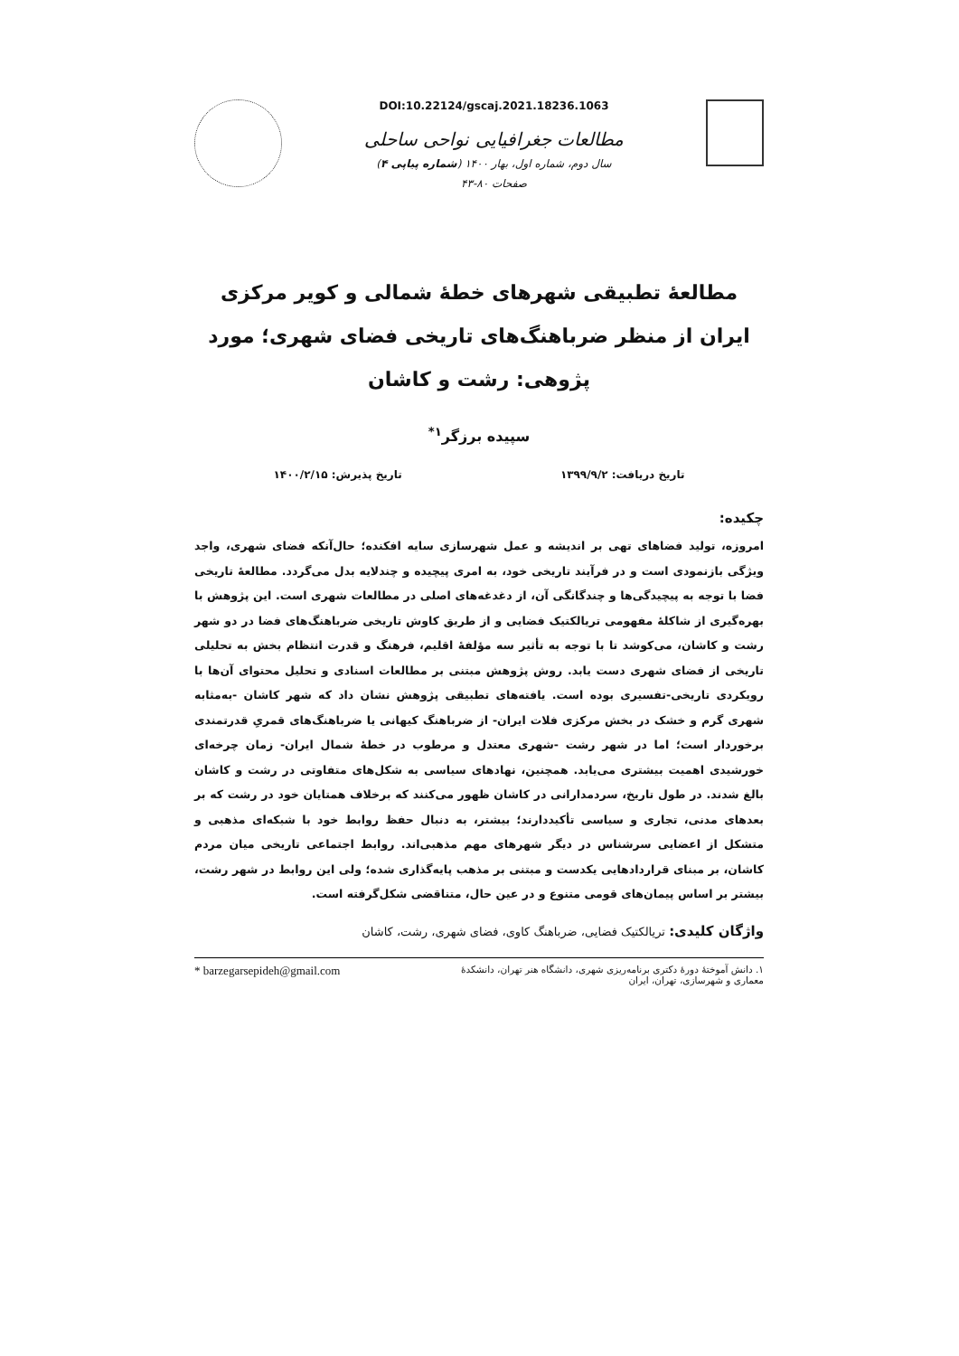DOI:10.22124/gscaj.2021.18236.1063
مطالعات جغرافیایی نواحی ساحلی
سال دوم، شماره اول، بهار ۱۴۰۰ (شماره پیاپی ۴)
صفحات ۸۰-۴۳
مطالعهٔ تطبیقی شهرهای خطهٔ شمالی و کویر مرکزی ایران از منظر ضرباهنگ‌های تاریخی فضای شهری؛ مورد پژوهی: رشت و کاشان
سپیده برزگر<sup>۱*</sup>
تاریخ دریافت: ۱۳۹۹/۹/۲ تاریخ پذیرش: ۱۴۰۰/۲/۱۵
چکیده:
امروزه، تولید فضاهای تهی بر اندیشه و عمل شهرسازی سایه افکنده؛ حال‌آنکه فضای شهری، واجد ویژگی بازنمودی است و در فرآیند تاریخی خود، به امری پیچیده و چندلایه بدل می‌گردد. مطالعهٔ تاریخی فضا با توجه به پیچیدگی‌ها و چندگانگی آن، از دغدغه‌های اصلی در مطالعات شهری است. این پژوهش با بهره‌گیری از شاکلهٔ مفهومی تریالکتیک فضایی و از طریق کاوش تاریخی ضرباهنگ‌های فضا در دو شهر رشت و کاشان، می‌کوشد تا با توجه به تأثیر سه مؤلفهٔ اقلیم، فرهنگ و قدرت انتظام بخش به تحلیلی تاریخی از فضای شهری دست یابد. روش پژوهش مبتنی بر مطالعات اسنادی و تحلیل محتوای آن‌ها با رویکردی تاریخی-تفسیری بوده است. یافته‌های تطبیقی پژوهش نشان داد که شهر کاشان -به‌مثابه شهری گرم و خشک در بخش مرکزی فلات ایران- از ضرباهنگ کیهانی یا ضرباهنگ‌های قمریِ قدرتمندی برخوردار است؛ اما در شهر رشت -شهری معتدل و مرطوب در خطهٔ شمال ایران- زمان چرخه‌ای خورشیدی اهمیت بیشتری می‌یابد. همچنین، نهادهای سیاسی به شکل‌های متفاوتی در رشت و کاشان بالغ شدند. در طول تاریخ، سردمدارانی در کاشان ظهور می‌کنند که برخلاف همتایان خود در رشت که بر بعدهای مدنی، تجاری و سیاسی تأکیددارند؛ بیشتر، به دنبال حفظ روابط خود با شبکه‌ای مذهبی و متشکل از اعضایی سرشناس در دیگر شهرهای مهم مذهبی‌اند. روابط اجتماعی تاریخی میان مردم کاشان، بر مبنای قراردادهایی یکدست و مبتنی بر مذهب پایه‌گذاری شده؛ ولی این روابط در شهر رشت، بیشتر بر اساس پیمان‌های قومی متنوع و در عین حال، متناقضی شکل‌گرفته است.
واژگان کلیدی: تریالکتیک فضایی، ضرباهنگ کاوی، فضای شهری، رشت، کاشان
۱. دانش آموختهٔ دورهٔ دکتری برنامه‌ریزی شهری، دانشگاه هنر تهران، دانشکدهٔ
معماری و شهرسازی، تهران، ایران * barzegarsepideh@gmail.com